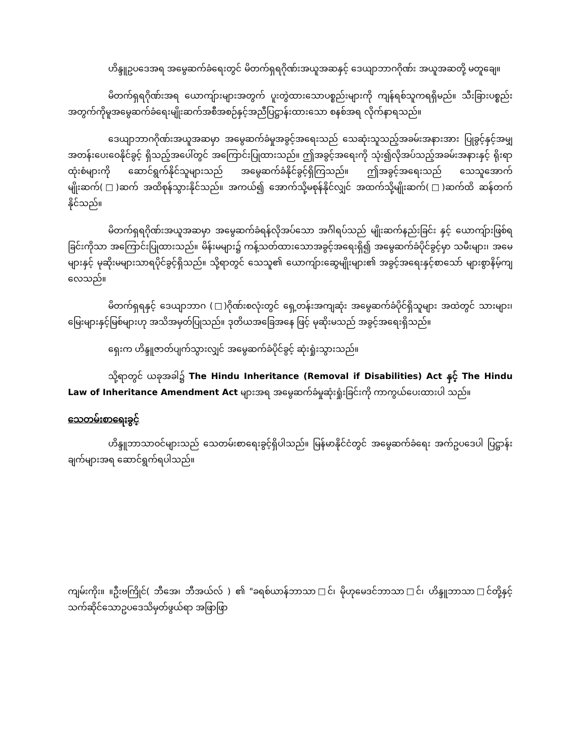ဟိန္ဒူဥပဒေအရ အမွေဆက်ခံရေးတွင် မိတက်ရှရဂိုဏ်းအယူအဆနှင့် ဒေယျာဘာဂဂိုဏ်း အယူအဆတို့ မတူချေ။
မိတက်ရှရဂိုဏ်းအရ ယောကျ်ားများအတွက် ပူးတွဲထားသောပစ္စည်းများကို ကျန်ရစ်သူကရရှိမည်။ သီးခြားပစ္စည်းအတွက်ကိုမူအမွေဆက်ခံရေးမျိုးဆက်အစီအစဉ်နှင့်အညီပြဋ္ဌာန်းထားသော စနစ်အရ လိုက်နာရသည်။
ဒေယျာဘာဂဂိုဏ်းအယူအဆမှာ အမွေဆက်ခံမှုအခွင့်အရေးသည် သေဆုံးသူသည့်အခမ်းအနားအား ပြုခွင့်နှင့်အမျှအတန်းပေးဝေနိုင်ခွင့် ရှိသည့်အပေါ်တွင် အကြောင်းပြုထားသည်။ ဤအခွင့်အရေးကို သုံး၍လိုအပ်သည့်အခမ်းအနားနှင့် ရိုးရာထုံးစံများကို ဆောင်ရွက်နိုင်သူများသည် အမွေဆက်ခံနိုင်ခွင့်ရှိကြသည်။ ဤအခွင့်အရေးသည် သေသူအောက်မျိုးဆက်(□)ဆက် အထိစုန်သွားနိုင်သည်။ အကယ်၍ အောက်သို့မစုန်နိုင်လျှင် အထက်သို့မျိုးဆက်(□)ဆက်ထိ ဆန်တက်နိုင်သည်။
မိတက်ရှရဂိုဏ်းအယူအဆမှာ အမွေဆက်ခံရန်လိုအပ်သော အင်္ဂါရပ်သည် မျိုးဆက်နည်းခြင်း နှင့် ယောကျ်ားဖြစ်ရခြင်းကိုသာ အကြောင်းပြုထားသည်။ မိန်းမများ၌ ကန့်သတ်ထားသောအခွင့်အရေးရှိ၍ အမွေဆက်ခံပိုင်ခွင့်မှာ သမီးများ၊ အမေများနှင့် မုဆိုးမများသာရပိုင်ခွင့်ရှိသည်။ သို့ရာတွင် သေသူ၏ ယောကျ်ားဆွေမျိုးများ၏ အခွင့်အရေးနှင့်စာသော် များစွာနိမ့်ကျလေသည်။
မိတက်ရှရနှင့် ဒေယျာဘာဂ (□)ဂိုဏ်းစလုံးတွင် ရှေ့တန်းအကျဆုံး အမွေဆက်ခံပိုင်ရှိသူများ အထဲတွင် သားများ၊ မြေးများနှင့်မြစ်များဟု အသိအမှတ်ပြုသည်။ ဒုတိယအခြေအနေ ဖြင့် မုဆိုးမသည် အခွင့်အရေးရှိသည်။
ရှေးက ဟိန္ဒူဇာတ်ပျက်သွားလျှင် အမွေဆက်ခံပိုင်ခွင့် ဆုံးရှုံးသွားသည်။
သို့ရာတွင် ယခုအခါ၌ The Hindu Inheritance (Removal if Disabilities) Act နှင့် The Hindu Law of Inheritance Amendment Act များအရ အမွေဆက်ခံမှုဆုံးရှုံးခြင်းကို ကာကွယ်ပေးထားပါ သည်။
သေတမ်းစာရေးခွင့်
ဟိန္ဒူဘာသာဝင်များသည် သေတမ်းစာရေးခွင့်ရှိပါသည်။ မြန်မာနိုင်ငံတွင် အမွေဆက်ခံရေး အက်ဥပဒေပါ ပြဋ္ဌာန်းချက်များအရ ဆောင်ရွက်ရပါသည်။
ကျမ်းကိုး။ ။ဦးဗကြိုင်( ဘီအေ၊ ဘီအယ်လ် ) ၏ "ခရစ်ယာန်ဘာသာ□င်၊ မိုဟုမေဒင်ဘာသာ□င်၊ ဟိန္ဒူဘာသာ□င်တို့နှင့် သက်ဆိုင်သောဥပဒေသိမှတ်ဖွယ်ရာ အဖြာဖြာ